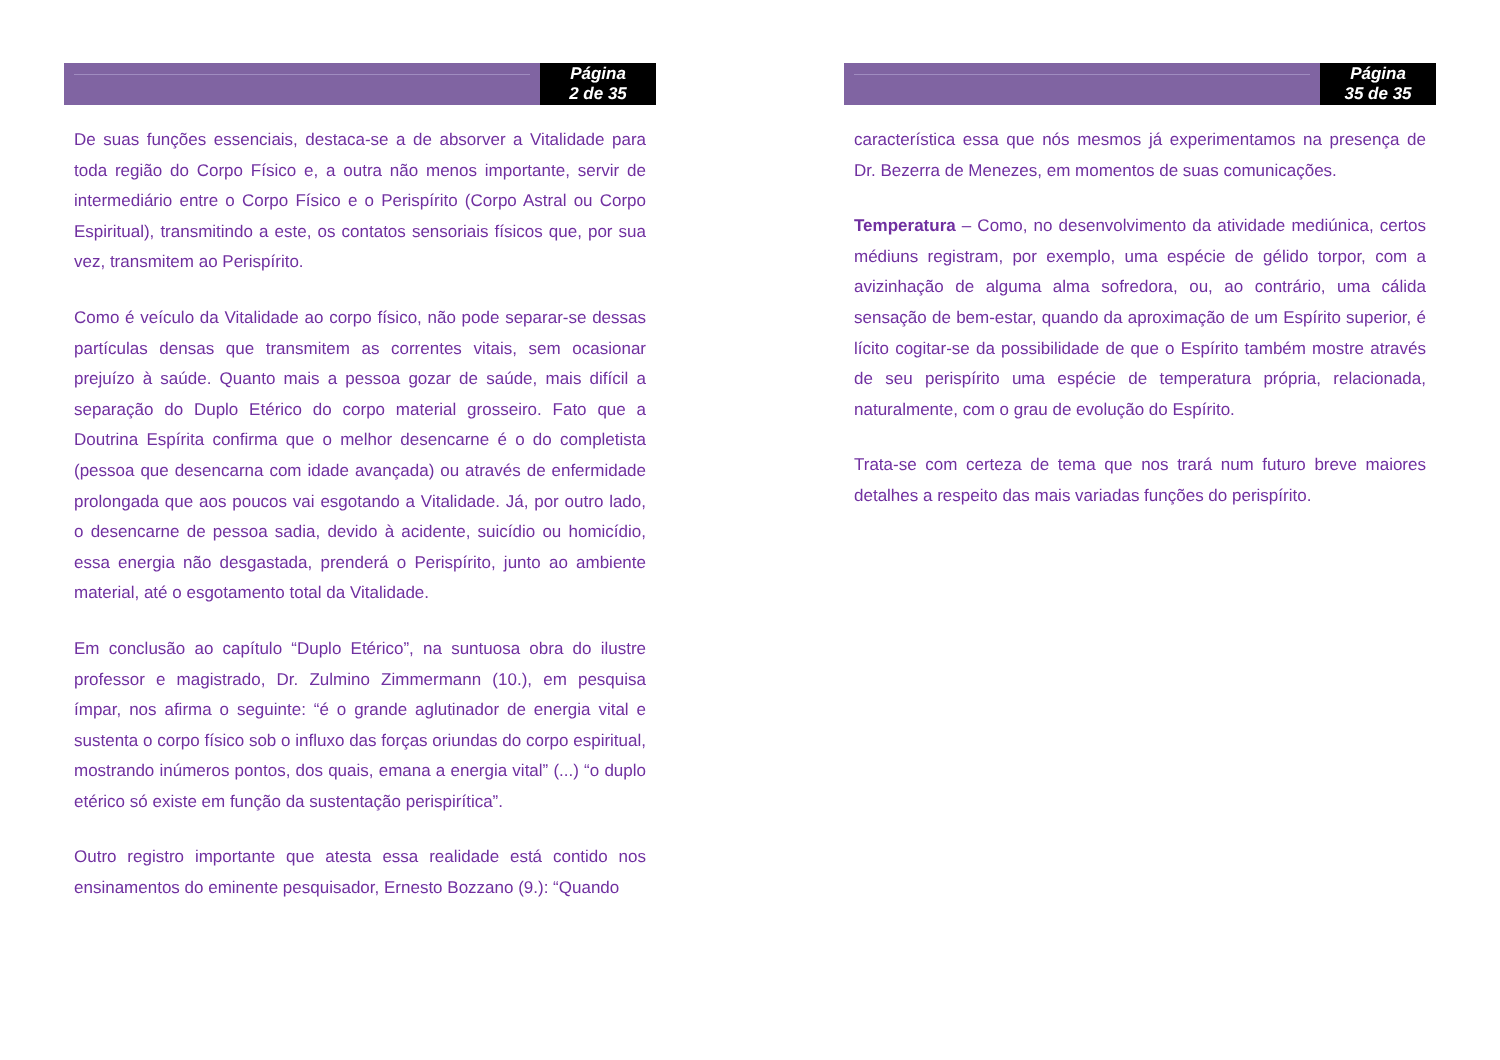Página
2 de 35
De suas funções essenciais, destaca-se a de absorver a Vitalidade para toda região do Corpo Físico e, a outra não menos importante, servir de intermediário entre o Corpo Físico e o Perispírito (Corpo Astral ou Corpo Espiritual), transmitindo a este, os contatos sensoriais físicos que, por sua vez, transmitem ao Perispírito.
Como é veículo da Vitalidade ao corpo físico, não pode separar-se dessas partículas densas que transmitem as correntes vitais, sem ocasionar prejuízo à saúde. Quanto mais a pessoa gozar de saúde, mais difícil a separação do Duplo Etérico do corpo material grosseiro. Fato que a Doutrina Espírita confirma que o melhor desencarne é o do completista (pessoa que desencarna com idade avançada) ou através de enfermidade prolongada que aos poucos vai esgotando a Vitalidade. Já, por outro lado, o desencarne de pessoa sadia, devido à acidente, suicídio ou homicídio, essa energia não desgastada, prenderá o Perispírito, junto ao ambiente material, até o esgotamento total da Vitalidade.
Em conclusão ao capítulo “Duplo Etérico”, na suntuosa obra do ilustre professor e magistrado, Dr. Zulmino Zimmermann (10.), em pesquisa ímpar, nos afirma o seguinte: “é o grande aglutinador de energia vital e sustenta o corpo físico sob o influxo das forças oriundas do corpo espiritual, mostrando inúmeros pontos, dos quais, emana a energia vital” (...) “o duplo etérico só existe em função da sustentação perispirítica”.
Outro registro importante que atesta essa realidade está contido nos ensinamentos do eminente pesquisador, Ernesto Bozzano (9.): “Quando
Página
35 de 35
característica essa que nós mesmos já experimentamos na presença de Dr. Bezerra de Menezes, em momentos de suas comunicações.
Temperatura – Como, no desenvolvimento da atividade mediúnica, certos médiuns registram, por exemplo, uma espécie de gélido torpor, com a avizinhação de alguma alma sofredora, ou, ao contrário, uma cálida sensação de bem-estar, quando da aproximação de um Espírito superior, é lícito cogitar-se da possibilidade de que o Espírito também mostre através de seu perispírito uma espécie de temperatura própria, relacionada, naturalmente, com o grau de evolução do Espírito.
Trata-se com certeza de tema que nos trará num futuro breve maiores detalhes a respeito das mais variadas funções do perispírito.